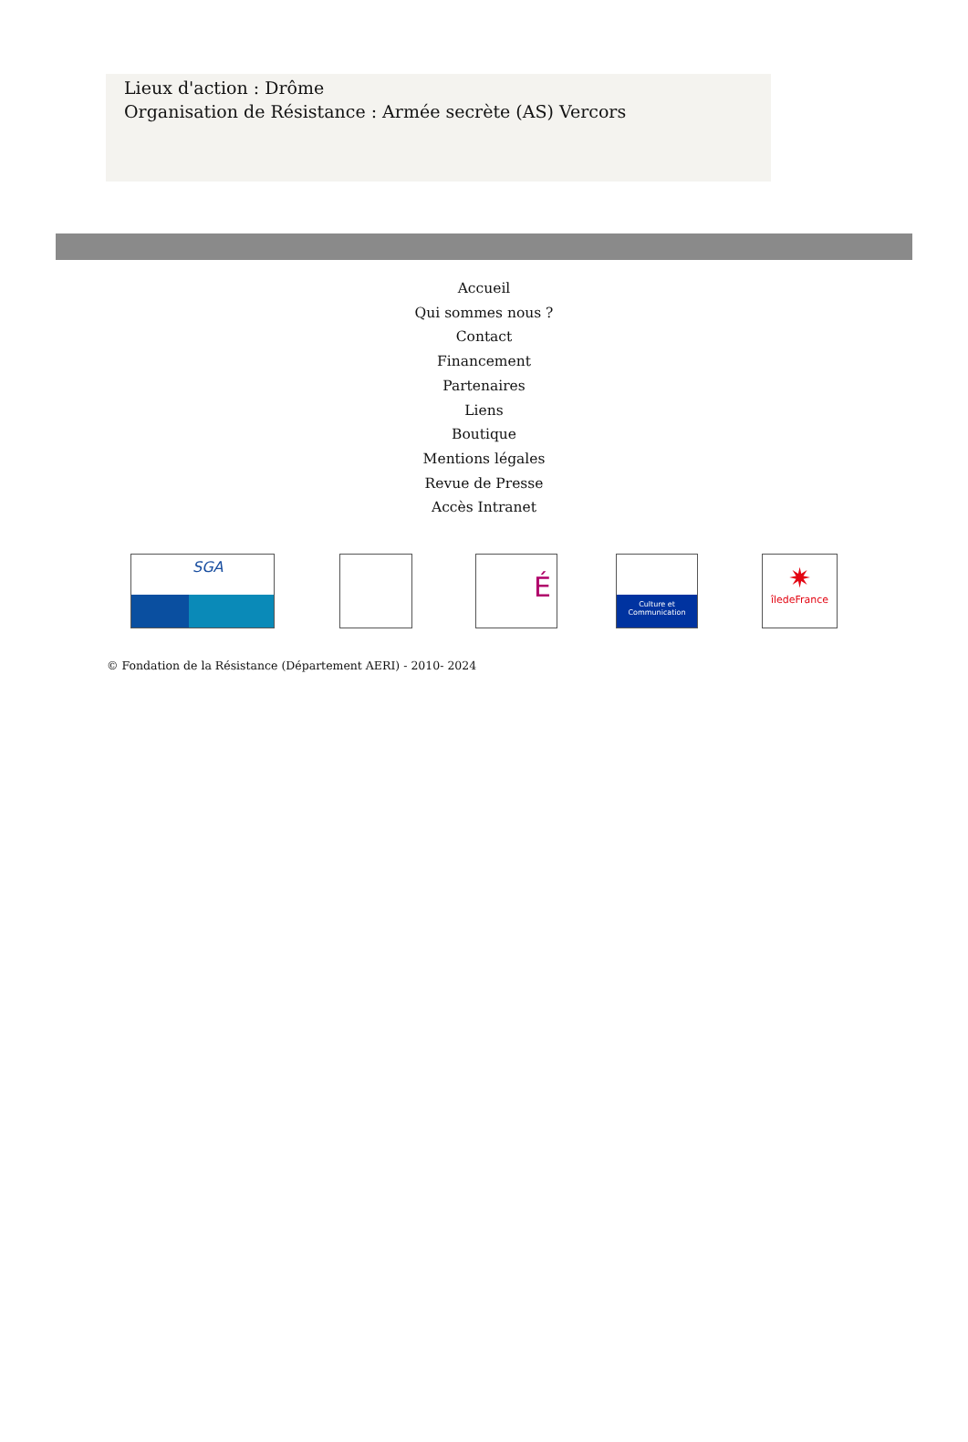Lieux d'action : Drôme
Organisation de Résistance : Armée secrète (AS) Vercors
Accueil
Qui sommes nous ?
Contact
Financement
Partenaires
Liens
Boutique
Mentions légales
Revue de Presse
Accès Intranet
SGA
É
Culture et Communication
✷
îledeFrance
© Fondation de la Résistance (Département AERI) - 2010- 2024